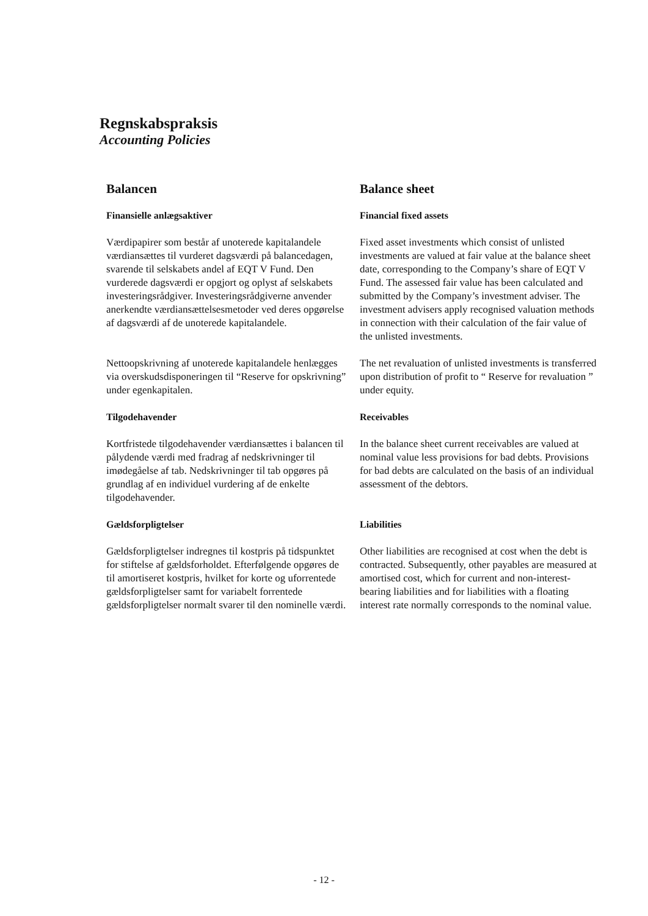Regnskabspraksis
Accounting Policies
Balancen
Finansielle anlægsaktiver
Værdipapirer som består af unoterede kapitalandele værdiansættes til vurderet dagsværdi på balancedagen, svarende til selskabets andel af EQT V Fund. Den vurderede dagsværdi er opgjort og oplyst af selskabets investeringsrådgiver. Investeringsrådgiverne anvender anerkendte værdiansættelsesmetoder ved deres opgørelse af dagsværdi af de unoterede kapitalandele.
Balance sheet
Financial fixed assets
Fixed asset investments which consist of unlisted investments are valued at fair value at the balance sheet date, corresponding to the Company’s share of EQT V Fund. The assessed fair value has been calculated and submitted by the Company’s investment adviser. The investment advisers apply recognised valuation methods in connection with their calculation of the fair value of the unlisted investments.
Nettoopskrivning af unoterede kapitalandele henlægges via overskudsdisponeringen til “Reserve for opskrivning” under egenkapitalen.
Tilgodehavender
Kortfristede tilgodehavender værdiansættes i balancen til pålydende værdi med fradrag af nedskrivninger til imødegåelse af tab. Nedskrivninger til tab opgøres på grundlag af en individuel vurdering af de enkelte tilgodehavender.
The net revaluation of unlisted investments is transferred upon distribution of profit to “ Reserve for revaluation ” under equity.
Receivables
In the balance sheet current receivables are valued at nominal value less provisions for bad debts. Provisions for bad debts are calculated on the basis of an individual assessment of the debtors.
Gældsforpligtelser
Gældsforpligtelser indregnes til kostpris på tidspunktet for stiftelse af gældsforholdet. Efterfølgende opgøres de til amortiseret kostpris, hvilket for korte og uforrentede gældsforpligtelser samt for variabelt forrentede gældsforpligtelser normalt svarer til den nominelle værdi.
Liabilities
Other liabilities are recognised at cost when the debt is contracted. Subsequently, other payables are measured at amortised cost, which for current and non-interest-bearing liabilities and for liabilities with a floating interest rate normally corresponds to the nominal value.
- 12 -